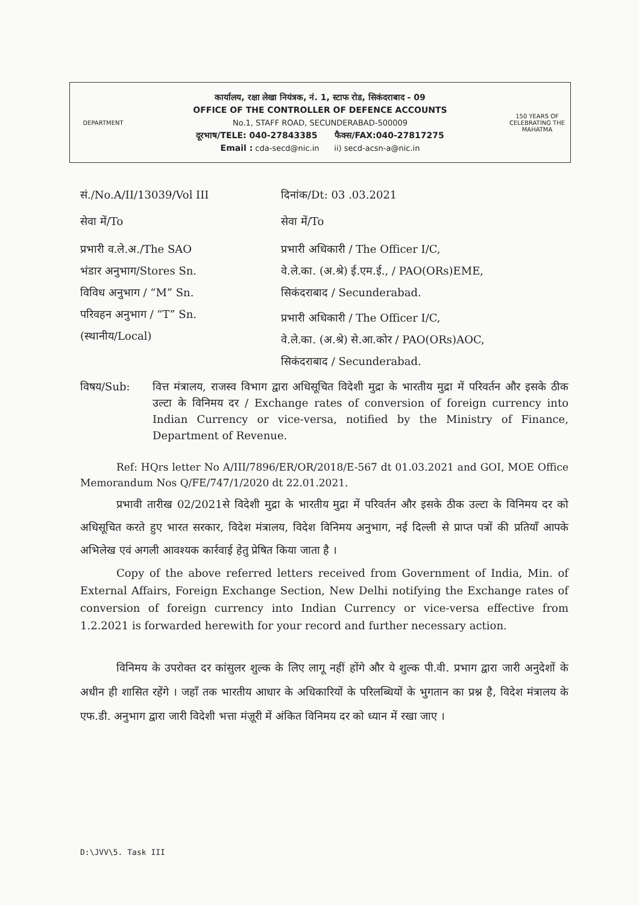DEPARTMENT
कार्यालय, रक्षा लेखा नियंत्रक, नं. 1, स्टाफ रोड, सिकंदराबाद - 09
OFFICE OF THE CONTROLLER OF DEFENCE ACCOUNTS
No.1, STAFF ROAD, SECUNDERABAD-500009
दूरभाष/TELE: 040-27843385 फैक्स/FAX:040-27817275
Email : cda-secd@nic.in ii) secd-acsn-a@nic.in
150 YEARS OF CELEBRATING THE MAHATMA
सं./No.A/II/13039/Vol III दिनांक/Dt: 03 .03.2021
सेवा में/To सेवा में/To
प्रभारी व.ले.अ./The SAO
भंडार अनुभाग/Stores Sn.
विविध अनुभाग / “M” Sn.
परिवहन अनुभाग / “T” Sn.
(स्थानीय/Local)
प्रभारी अधिकारी / The Officer I/C,
वे.ले.का. (अ.श्रे) ई.एम.ई., / PAO(ORs)EME,
सिकंदराबाद / Secunderabad.
प्रभारी अधिकारी / The Officer I/C,
वे.ले.का. (अ.श्रे) से.आ.कोर / PAO(ORs)AOC,
सिकंदराबाद / Secunderabad.
विषय/Sub: वित्त मंत्रालय, राजस्व विभाग द्वारा अधिसूचित विदेशी मुद्रा के भारतीय मुद्रा में परिवर्तन और इसके ठीक उल्टा के विनिमय दर / Exchange rates of conversion of foreign currency into Indian Currency or vice-versa, notified by the Ministry of Finance, Department of Revenue.
Ref: HQrs letter No A/III/7896/ER/OR/2018/E-567 dt 01.03.2021 and GOI, MOE Office Memorandum Nos Q/FE/747/1/2020 dt 22.01.2021.
प्रभावी तारीख 02/2021से विदेशी मुद्रा के भारतीय मुद्रा में परिवर्तन और इसके ठीक उल्टा के विनिमय दर को अधिसूचित करते हुए भारत सरकार, विदेश मंत्रालय, विदेश विनिमय अनुभाग, नई दिल्ली से प्राप्त पत्रों की प्रतियाँ आपके अभिलेख एवं अगली आवश्यक कार्रवाई हेतु प्रेषित किया जाता है ।
Copy of the above referred letters received from Government of India, Min. of External Affairs, Foreign Exchange Section, New Delhi notifying the Exchange rates of conversion of foreign currency into Indian Currency or vice-versa effective from 1.2.2021 is forwarded herewith for your record and further necessary action.
विनिमय के उपरोक्त दर कांसुलर शुल्क के लिए लागू नहीं होंगे और ये शुल्क पी.वी. प्रभाग द्वारा जारी अनुदेशों के अधीन ही शासित रहेंगे । जहाँ तक भारतीय आधार के अधिकारियों के परिलब्धियों के भुगतान का प्रश्न है, विदेश मंत्रालय के एफ.डी. अनुभाग द्वारा जारी विदेशी भत्ता मंज़ूरी में अंकित विनिमय दर को ध्यान में रखा जाए ।
D:\JVV\5. Task III